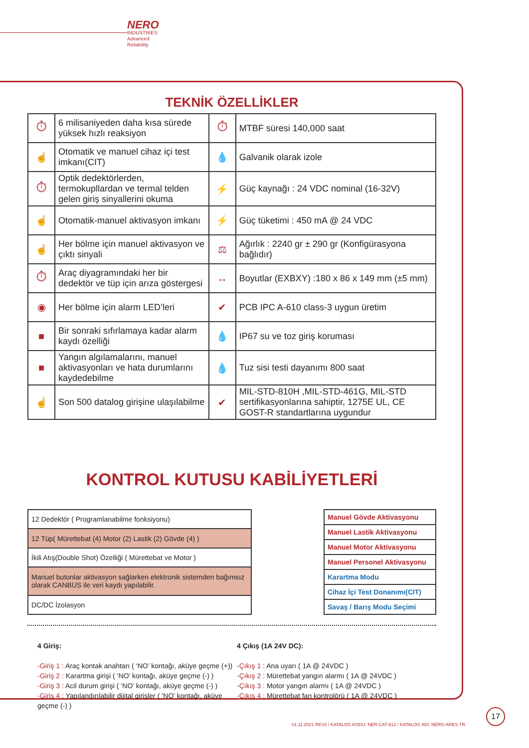NERO
INDUSTRIES
Advanced Reliability
TEKNİK ÖZELLİKLER
| ⏱ | 6 milisaniyeden daha kısa sürede yüksek hızlı reaksiyon | ⏱ | MTBF süresi 140,000 saat |
| ☝ | Otomatik ve manuel cihaz içi test imkanı(CIT) | 💧 | Galvanik olarak izole |
| ⏱ | Optik dedektörlerden, termokupllardan ve termal telden gelen giriş sinyallerini okuma | ⚡ | Güç kaynağı : 24 VDC nominal (16-32V) |
| ☝ | Otomatik-manuel aktivasyon imkanı | ⚡ | Güç tüketimi : 450 mA @ 24 VDC |
| ☝ | Her bölme için manuel aktivasyon ve çıktı sinyali | ⚖ | Ağırlık : 2240 gr ± 290 gr (Konfigürasyona bağlıdır) |
| ⏱ | Araç diyagramındaki her bir dedektör ve tüp için arıza göstergesi | ↔ | Boyutlar (EXBXY) :180 x 86 x 149 mm (±5 mm) |
| ◉ | Her bölme için alarm LED’leri | ✔ | PCB IPC A-610 class-3 uygun üretim |
| ■ | Bir sonraki sıfırlamaya kadar alarm kaydı özelliği | 💧 | IP67 su ve toz giriş koruması |
| ■ | Yangın algılamalarını, manuel aktivasyonları ve hata durumlarını kaydedebilme | 💧 | Tuz sisi testi dayanımı 800 saat |
| ☝ | Son 500 datalog girişine ulaşılabilme | ✔ | MIL-STD-810H ,MIL-STD-461G, MIL-STD sertifikasyonlarına sahiptir, 1275E UL, CE GOST-R standartlarına uygundur |
KONTROL KUTUSU KABİLİYETLERİ
| 12 Dedektör ( Programlanabilme fonksiyonu) |
| 12 Tüp( Mürettebat (4) Motor (2) Lastik (2) Gövde (4) ) |
| İkili Atış(Double Shot) Özelliği ( Mürettebat ve Motor ) |
| Manuel butonlar aktivasyon sağlarken elektronik sistemden bağımsız olarak CANBUS ile veri kaydı yapılabilir. |
| DC/DC İzolasyon |
| Manuel Gövde Aktivasyonu |
| Manuel Lastik Aktivasyonu |
| Manuel Motor Aktivasyonu |
| Manuel Personel Aktivasyonu |
| Karartma Modu |
| Cihaz İçi Test Donanımı(CIT) |
| Savaş / Barış Modu Seçimi |
4 Giriş:
-Giriş 1 : Araç kontak anahtarı ( ‘NO’ kontağı, aküye geçme (+))
-Giriş 2 : Karartma girişi ( ‘NO’ kontağı, aküye geçme (-) )
-Giriş 3 : Acil durum girişi ( ‘NO’ kontağı, aküye geçme (-) )
-Giriş 4 : Yapılandırılabilir dijital girişler ( ‘NO’ kontağı, aküye geçme (-) )
4 Çıkış (1A 24V DC):
-Çıkış 1 : Ana uyarı ( 1A @ 24VDC )
-Çıkış 2 : Mürettebat yangın alarmı ( 1A @ 24VDC )
-Çıkış 3 : Motor yangın alarmı ( 1A @ 24VDC )
-Çıkış 4 : Mürettebat fan kontrolörü ( 1A @ 24VDC )
01.11.2021 REV0 / KATALOG KODU: NER-CAT-612 / KATALOG ADI: NERO-ARES TR
17